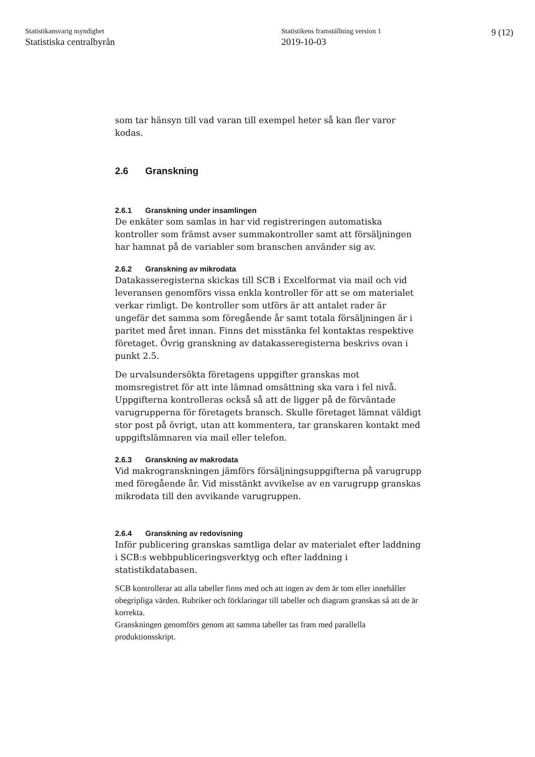Statistikansvarig myndighet
Statistiska centralbyrån
Statistikens framställning version 1
2019-10-03
9 (12)
som tar hänsyn till vad varan till exempel heter så kan fler varor kodas.
2.6 Granskning
2.6.1 Granskning under insamlingen
De enkäter som samlas in har vid registreringen automatiska kontroller som främst avser summakontroller samt att försäljningen har hamnat på de variabler som branschen använder sig av.
2.6.2 Granskning av mikrodata
Datakasseregisterna skickas till SCB i Excelformat via mail och vid leveransen genomförs vissa enkla kontroller för att se om materialet verkar rimligt. De kontroller som utförs är att antalet rader är ungefär det samma som föregående år samt totala försäljningen är i paritet med året innan. Finns det misstänka fel kontaktas respektive företaget. Övrig granskning av datakasseregisterna beskrivs ovan i punkt 2.5.
De urvalsundersökta företagens uppgifter granskas mot momsregistret för att inte lämnad omsättning ska vara i fel nivå. Uppgifterna kontrolleras också så att de ligger på de förväntade varugrupperna för företagets bransch. Skulle företaget lämnat väldigt stor post på övrigt, utan att kommentera, tar granskaren kontakt med uppgiftslämnaren via mail eller telefon.
2.6.3 Granskning av makrodata
Vid makrogranskningen jämförs försäljningsuppgifterna på varugrupp med föregående år. Vid misstänkt avvikelse av en varugrupp granskas mikrodata till den avvikande varugruppen.
2.6.4 Granskning av redovisning
Inför publicering granskas samtliga delar av materialet efter laddning i SCB:s webbpubliceringsverktyg och efter laddning i statistikdatabasen.
SCB kontrollerar att alla tabeller finns med och att ingen av dem är tom eller innehåller obegripliga värden. Rubriker och förklaringar till tabeller och diagram granskas så att de är korrekta.
Granskningen genomförs genom att samma tabeller tas fram med parallella produktionsskript.